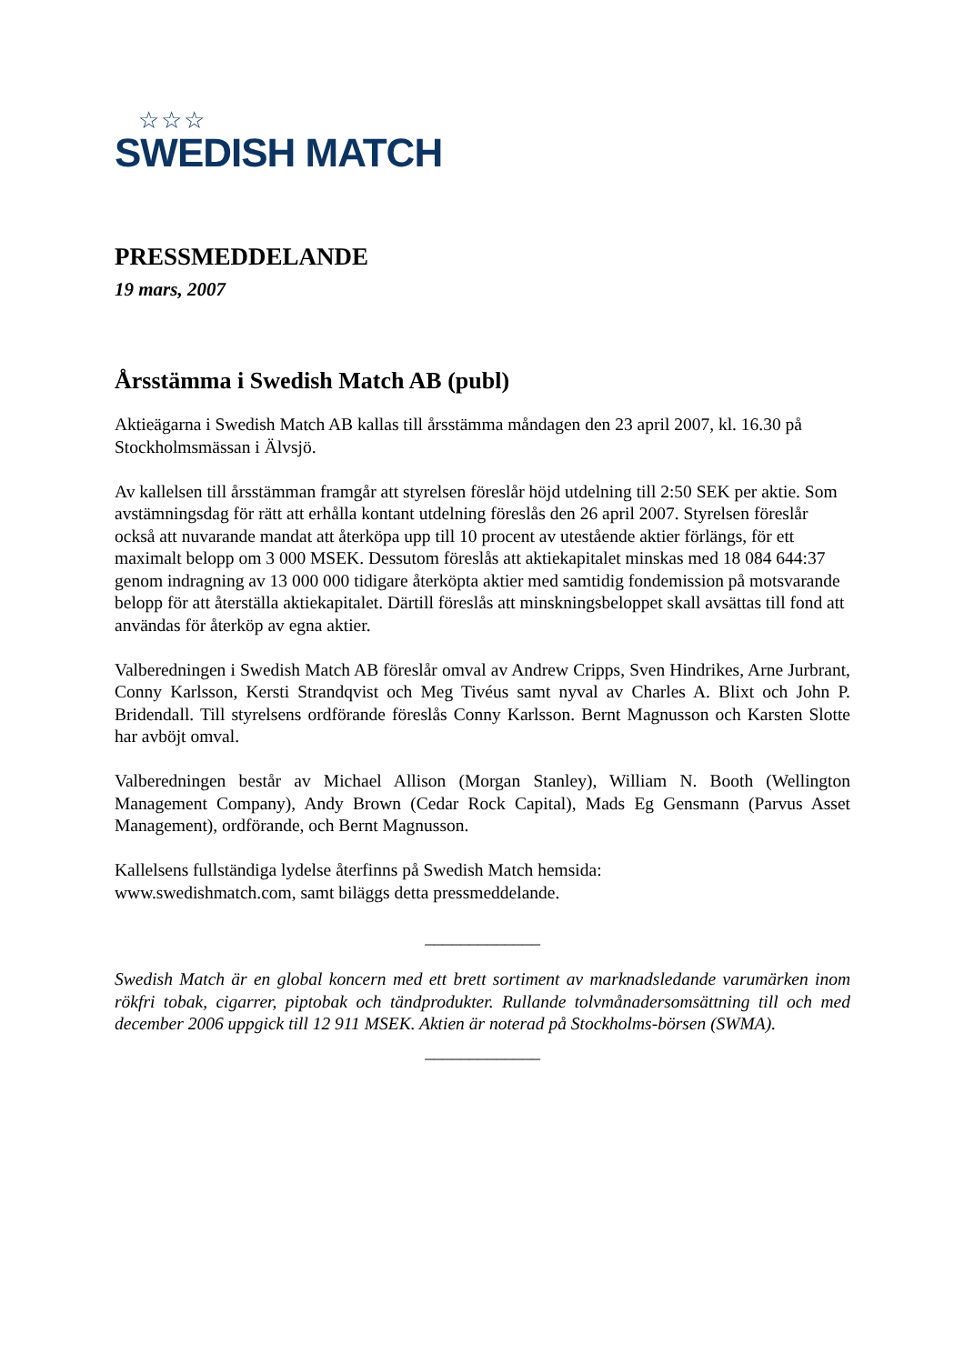☆☆☆
SWEDISH MATCH
PRESSMEDDELANDE
19 mars, 2007
Årsstämma i Swedish Match AB (publ)
Aktieägarna i Swedish Match AB kallas till årsstämma måndagen den 23 april 2007, kl. 16.30 på Stockholmsmässan i Älvsjö.
Av kallelsen till årsstämman framgår att styrelsen föreslår höjd utdelning till 2:50 SEK per aktie. Som avstämningsdag för rätt att erhålla kontant utdelning föreslås den 26 april 2007. Styrelsen föreslår också att nuvarande mandat att återköpa upp till 10 procent av utestående aktier förlängs, för ett maximalt belopp om 3 000 MSEK. Dessutom föreslås att aktiekapitalet minskas med 18 084 644:37 genom indragning av 13 000 000 tidigare återköpta aktier med samtidig fondemission på motsvarande belopp för att återställa aktiekapitalet. Därtill föreslås att minskningsbeloppet skall avsättas till fond att användas för återköp av egna aktier.
Valberedningen i Swedish Match AB föreslår omval av Andrew Cripps, Sven Hindrikes, Arne Jurbrant, Conny Karlsson, Kersti Strandqvist och Meg Tivéus samt nyval av Charles A. Blixt och John P. Bridendall. Till styrelsens ordförande föreslås Conny Karlsson. Bernt Magnusson och Karsten Slotte har avböjt omval.
Valberedningen består av Michael Allison (Morgan Stanley), William N. Booth (Wellington Management Company), Andy Brown (Cedar Rock Capital), Mads Eg Gensmann (Parvus Asset Management), ordförande, och Bernt Magnusson.
Kallelsens fullständiga lydelse återfinns på Swedish Match hemsida:
www.swedishmatch.com, samt biläggs detta pressmeddelande.
_____________
Swedish Match är en global koncern med ett brett sortiment av marknadsledande varumärken inom rökfri tobak, cigarrer, piptobak och tändprodukter. Rullande tolvmånadersomsättning till och med december 2006 uppgick till 12 911 MSEK. Aktien är noterad på Stockholms-börsen (SWMA).
_____________